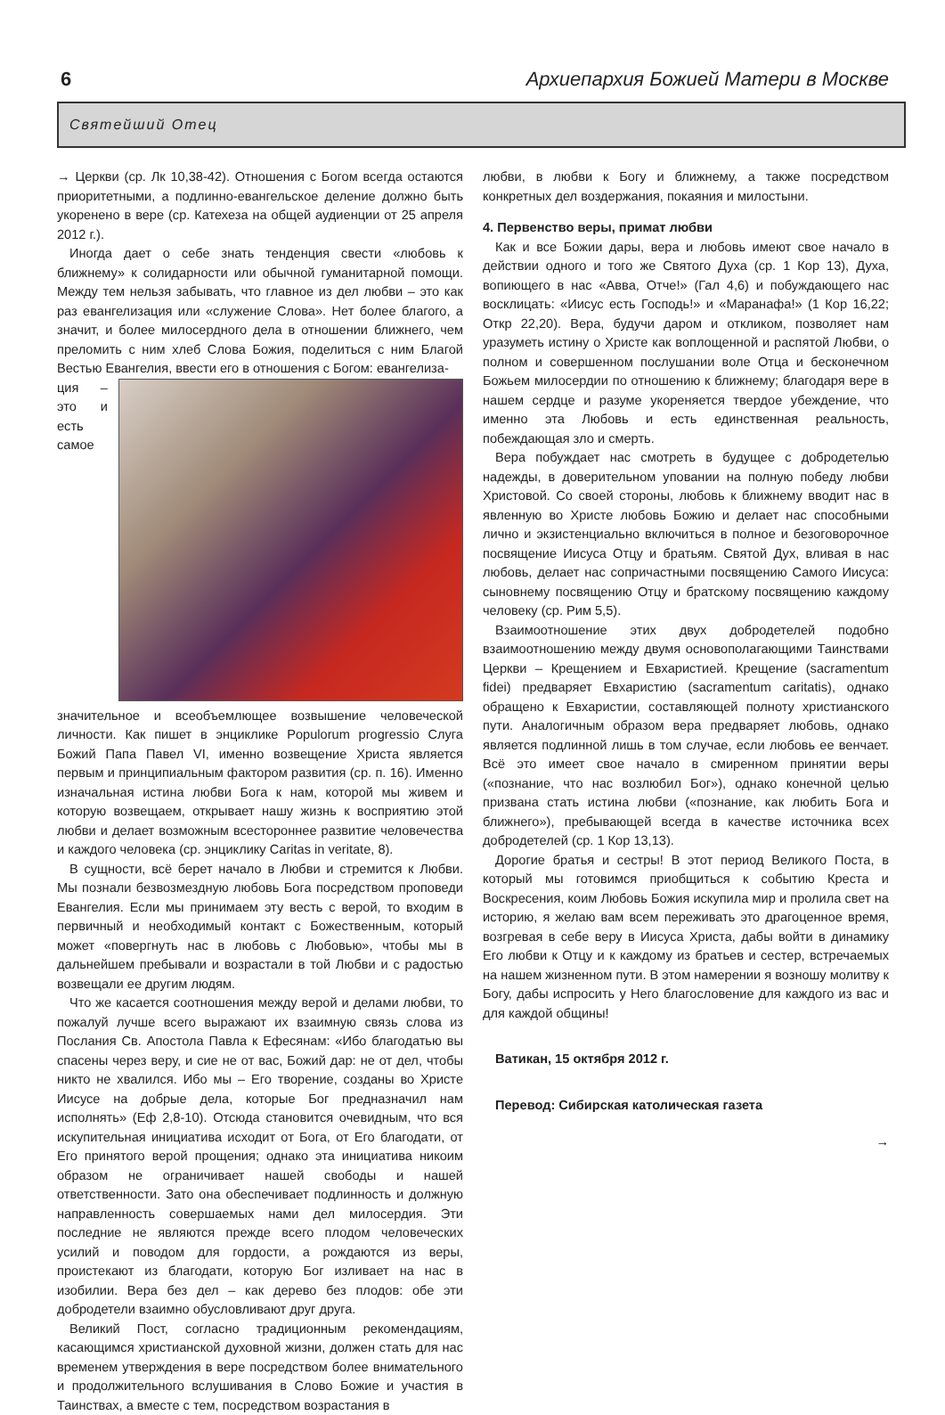6 Архиепархия Божией Матери в Москве
Святейший Отец
→ Церкви (ср. Лк 10,38-42). Отношения с Богом всегда остаются приоритетными, а подлинно-евангельское деление должно быть укоренено в вере (ср. Катехеза на общей аудиенции от 25 апреля 2012 г.).
Иногда дает о себе знать тенденция свести «любовь к ближнему» к солидарности или обычной гуманитарной помощи. Между тем нельзя забывать, что главное из дел любви – это как раз евангелизация или «служение Слова». Нет более благого, а значит, и более милосердного дела в отношении ближнего, чем преломить с ним хлеб Слова Божия, поделиться с ним Благой Вестью Евангелия, ввести его в отношения с Богом: евангелиза-
ция – это и есть самое значительное и всеобъемлющее возвышение человеческой личности. Как пишет в энциклике Populorum progressio Слуга Божий Папа Павел VI, именно возвещение Христа является первым и принципиальным фактором развития (ср. п. 16). Именно изначальная истина любви Бога к нам, которой мы живем и которую возвещаем, открывает нашу жизнь к восприятию этой любви и делает возможным всестороннее развитие человечества и каждого человека (ср. энциклику Caritas in veritate, 8).
В сущности, всё берет начало в Любви и стремится к Любви. Мы познали безвозмездную любовь Бога посредством проповеди Евангелия. Если мы принимаем эту весть с верой, то входим в первичный и необходимый контакт с Божественным, который может «повергнуть нас в любовь с Любовью», чтобы мы в дальнейшем пребывали и возрастали в той Любви и с радостью возвещали ее другим людям.
Что же касается соотношения между верой и делами любви, то пожалуй лучше всего выражают их взаимную связь слова из Послания Св. Апостола Павла к Ефесянам: «Ибо благодатью вы спасены через веру, и сие не от вас, Божий дар: не от дел, чтобы никто не хвалился. Ибо мы – Его творение, созданы во Христе Иисусе на добрые дела, которые Бог предназначил нам исполнять» (Еф 2,8-10). Отсюда становится очевидным, что вся искупительная инициатива исходит от Бога, от Его благодати, от Его принятого верой прощения; однако эта инициатива никоим образом не ограничивает нашей свободы и нашей ответственности. Зато она обеспечивает подлинность и должную направленность совершаемых нами дел милосердия. Эти последние не являются прежде всего плодом человеческих усилий и поводом для гордости, а рождаются из веры, проистекают из благодати, которую Бог изливает на нас в изобилии. Вера без дел – как дерево без плодов: обе эти добродетели взаимно обусловливают друг друга.
Великий Пост, согласно традиционным рекомендациям, касающимся христианской духовной жизни, должен стать для нас временем утверждения в вере посредством более внимательного и продолжительного вслушивания в Слово Божие и участия в Таинствах, а вместе с тем, посредством возрастания в
любви, в любви к Богу и ближнему, а также посредством конкретных дел воздержания, покаяния и милостыни.
4. Первенство веры, примат любви
Как и все Божии дары, вера и любовь имеют свое начало в действии одного и того же Святого Духа (ср. 1 Кор 13), Духа, вопиющего в нас «Авва, Отче!» (Гал 4,6) и побуждающего нас восклицать: «Иисус есть Господь!» и «Маранафа!» (1 Кор 16,22; Откр 22,20). Вера, будучи даром и откликом, позволяет нам уразуметь истину о Христе как воплощенной и распятой Любви, о полном и совершенном послушании воле Отца и бесконечном Божьем милосердии по отношению к ближнему; благодаря вере в нашем сердце и разуме укореняется твердое убеждение, что именно эта Любовь и есть единственная реальность, побеждающая зло и смерть.
Вера побуждает нас смотреть в будущее с добродетелью надежды, в доверительном уповании на полную победу любви Христовой. Со своей стороны, любовь к ближнему вводит нас в явленную во Христе любовь Божию и делает нас способными лично и экзистенциально включиться в полное и безоговорочное посвящение Иисуса Отцу и братьям. Святой Дух, вливая в нас любовь, делает нас сопричастными посвящению Самого Иисуса: сыновнему посвящению Отцу и братскому посвящению каждому человеку (ср. Рим 5,5).
Взаимоотношение этих двух добродетелей подобно взаимоотношению между двумя основополагающими Таинствами Церкви – Крещением и Евхаристией. Крещение (sacramentum fidei) предваряет Евхаристию (sacramentum caritatis), однако обращено к Евхаристии, составляющей полноту христианского пути. Аналогичным образом вера предваряет любовь, однако является подлинной лишь в том случае, если любовь ее венчает. Всё это имеет свое начало в смиренном принятии веры («познание, что нас возлюбил Бог»), однако конечной целью призвана стать истина любви («познание, как любить Бога и ближнего»), пребывающей всегда в качестве источника всех добродетелей (ср. 1 Кор 13,13).
Дорогие братья и сестры! В этот период Великого Поста, в который мы готовимся приобщиться к событию Креста и Воскресения, коим Любовь Божия искупила мир и пролила свет на историю, я желаю вам всем переживать это драгоценное время, возгревая в себе веру в Иисуса Христа, дабы войти в динамику Его любви к Отцу и к каждому из братьев и сестер, встречаемых на нашем жизненном пути. В этом намерении я возношу молитву к Богу, дабы испросить у Него благословение для каждого из вас и для каждой общины!
Ватикан, 15 октября 2012 г.
Перевод: Сибирская католическая газета
→